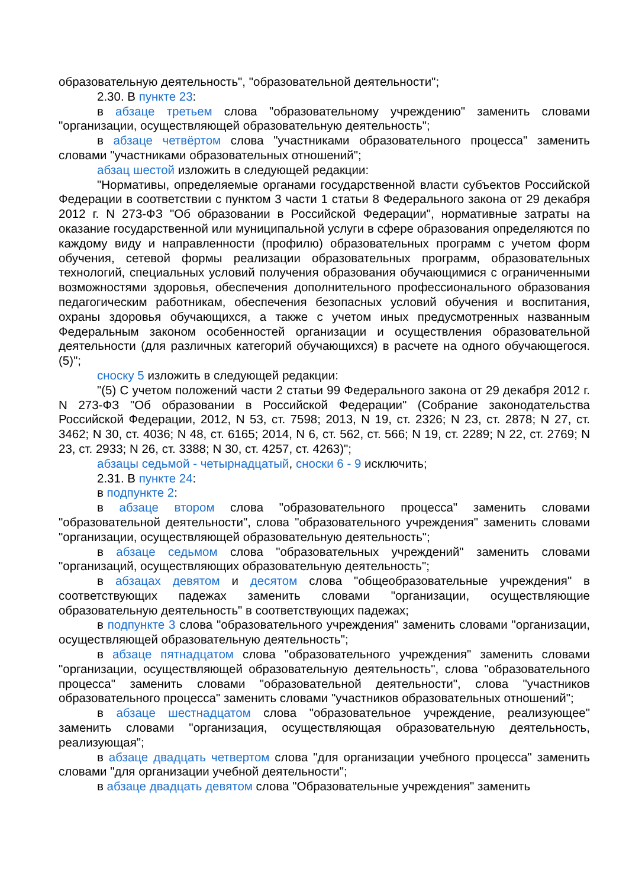образовательную деятельность", "образовательной деятельности";
2.30. В пункте 23:
в абзаце третьем слова "образовательному учреждению" заменить словами "организации, осуществляющей образовательную деятельность";
в абзаце четвёртом слова "участниками образовательного процесса" заменить словами "участниками образовательных отношений";
абзац шестой изложить в следующей редакции:
"Нормативы, определяемые органами государственной власти субъектов Российской Федерации в соответствии с пунктом 3 части 1 статьи 8 Федерального закона от 29 декабря 2012 г. N 273-ФЗ "Об образовании в Российской Федерации", нормативные затраты на оказание государственной или муниципальной услуги в сфере образования определяются по каждому виду и направленности (профилю) образовательных программ с учетом форм обучения, сетевой формы реализации образовательных программ, образовательных технологий, специальных условий получения образования обучающимися с ограниченными возможностями здоровья, обеспечения дополнительного профессионального образования педагогическим работникам, обеспечения безопасных условий обучения и воспитания, охраны здоровья обучающихся, а также с учетом иных предусмотренных названным Федеральным законом особенностей организации и осуществления образовательной деятельности (для различных категорий обучающихся) в расчете на одного обучающегося.(5)";
сноску 5 изложить в следующей редакции:
"(5) С учетом положений части 2 статьи 99 Федерального закона от 29 декабря 2012 г. N 273-ФЗ "Об образовании в Российской Федерации" (Собрание законодательства Российской Федерации, 2012, N 53, ст. 7598; 2013, N 19, ст. 2326; N 23, ст. 2878; N 27, ст. 3462; N 30, ст. 4036; N 48, ст. 6165; 2014, N 6, ст. 562, ст. 566; N 19, ст. 2289; N 22, ст. 2769; N 23, ст. 2933; N 26, ст. 3388; N 30, ст. 4257, ст. 4263)";
абзацы седьмой - четырнадцатый, сноски 6 - 9 исключить;
2.31. В пункте 24:
в подпункте 2:
в абзаце втором слова "образовательного процесса" заменить словами "образовательной деятельности", слова "образовательного учреждения" заменить словами "организации, осуществляющей образовательную деятельность";
в абзаце седьмом слова "образовательных учреждений" заменить словами "организаций, осуществляющих образовательную деятельность";
в абзацах девятом и десятом слова "общеобразовательные учреждения" в соответствующих падежах заменить словами "организации, осуществляющие образовательную деятельность" в соответствующих падежах;
в подпункте 3 слова "образовательного учреждения" заменить словами "организации, осуществляющей образовательную деятельность";
в абзаце пятнадцатом слова "образовательного учреждения" заменить словами "организации, осуществляющей образовательную деятельность", слова "образовательного процесса" заменить словами "образовательной деятельности", слова "участников образовательного процесса" заменить словами "участников образовательных отношений";
в абзаце шестнадцатом слова "образовательное учреждение, реализующее" заменить словами "организация, осуществляющая образовательную деятельность, реализующая";
в абзаце двадцать четвертом слова "для организации учебного процесса" заменить словами "для организации учебной деятельности";
в абзаце двадцать девятом слова "Образовательные учреждения" заменить